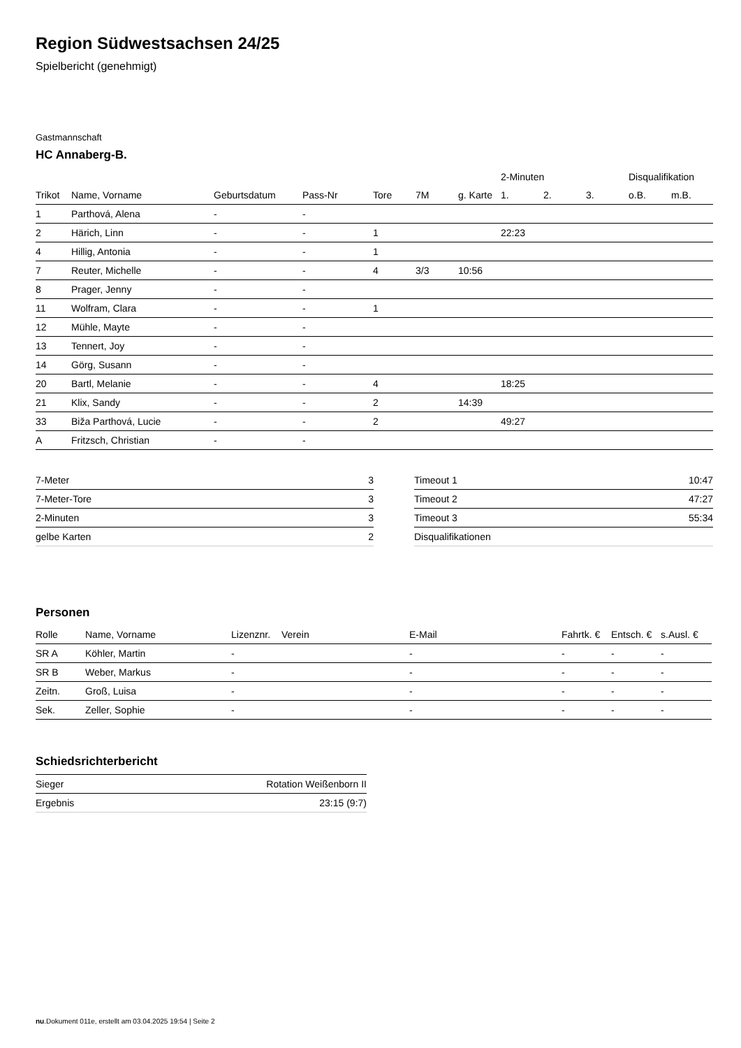Region Südwestsachsen 24/25
Spielbericht (genehmigt)
Gastmannschaft
HC Annaberg-B.
| | | | | | | | 2-Minuten | | | Disqualifikation | |
| --- | --- | --- | --- | --- | --- | --- | --- | --- | --- | --- | --- |
| Trikot | Name, Vorname | Geburtsdatum | Pass-Nr | Tore | 7M | g. Karte | 1. | 2. | 3. | o.B. | m.B. |
| 1 | Parthová, Alena | - | - | | | | | | | | |
| 2 | Härich, Linn | - | - | 1 | | | 22:23 | | | | |
| 4 | Hillig, Antonia | - | - | 1 | | | | | | | |
| 7 | Reuter, Michelle | - | - | 4 | 3/3 | 10:56 | | | | | |
| 8 | Prager, Jenny | - | - | | | | | | | | |
| 11 | Wolfram, Clara | - | - | 1 | | | | | | | |
| 12 | Mühle, Mayte | - | - | | | | | | | | |
| 13 | Tennert, Joy | - | - | | | | | | | | |
| 14 | Görg, Susann | - | - | | | | | | | | |
| 20 | Bartl, Melanie | - | - | 4 | | | 18:25 | | | | |
| 21 | Klix, Sandy | - | - | 2 | | 14:39 | | | | | |
| 33 | Biža Parthová, Lucie | - | - | 2 | | | 49:27 | | | | |
| A | Fritzsch, Christian | - | - | | | | | | | | |
| 7-Meter | 3 |
| 7-Meter-Tore | 3 |
| 2-Minuten | 3 |
| gelbe Karten | 2 |
| Timeout 1 | 10:47 |
| Timeout 2 | 47:27 |
| Timeout 3 | 55:34 |
| Disqualifikationen | |
Personen
| Rolle | Name, Vorname | Lizenznr. | Verein | E-Mail | Fahrtk. € | Entsch. € | s.Ausl. € |
| --- | --- | --- | --- | --- | --- | --- | --- |
| SR A | Köhler, Martin | - | | - | - | - | - |
| SR B | Weber, Markus | - | | - | - | - | - |
| Zeitn. | Groß, Luisa | - | | - | - | - | - |
| Sek. | Zeller, Sophie | - | | - | - | - | - |
Schiedsrichterbericht
| Sieger | Rotation Weißenborn II |
| Ergebnis | 23:15 (9:7) |
nu.Dokument 011e, erstellt am 03.04.2025 19:54 | Seite 2